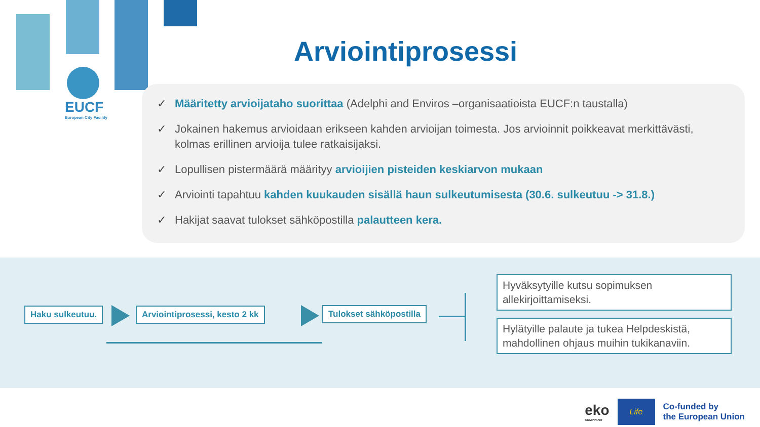EUCF
European City Facility
Arviointiprosessi
✓ Määritetty arvioijataho suorittaa (Adelphi and Enviros –organisaatioista EUCF:n taustalla)
✓ Jokainen hakemus arvioidaan erikseen kahden arvioijan toimesta. Jos arvioinnit poikkeavat merkittävästi, kolmas erillinen arvioija tulee ratkaisijaksi.
✓ Lopullisen pistermäärä määrityy arvioijien pisteiden keskiarvon mukaan
✓ Arviointi tapahtuu kahden kuukauden sisällä haun sulkeutumisesta (30.6. sulkeutuu -> 31.8.)
✓ Hakijat saavat tulokset sähköpostilla palautteen kera.
Haku sulkeutuu. Arviointiprosessi, kesto 2 kk Tulokset sähköpostilla
Hyväksytyille kutsu sopimuksen allekirjoittamiseksi.
Hylätyille palaute ja tukea Helpdeskistä, mahdollinen ohjaus muihin tukikanaviin.
eko
KUMPPANIT
Life
Co-funded by
the European Union